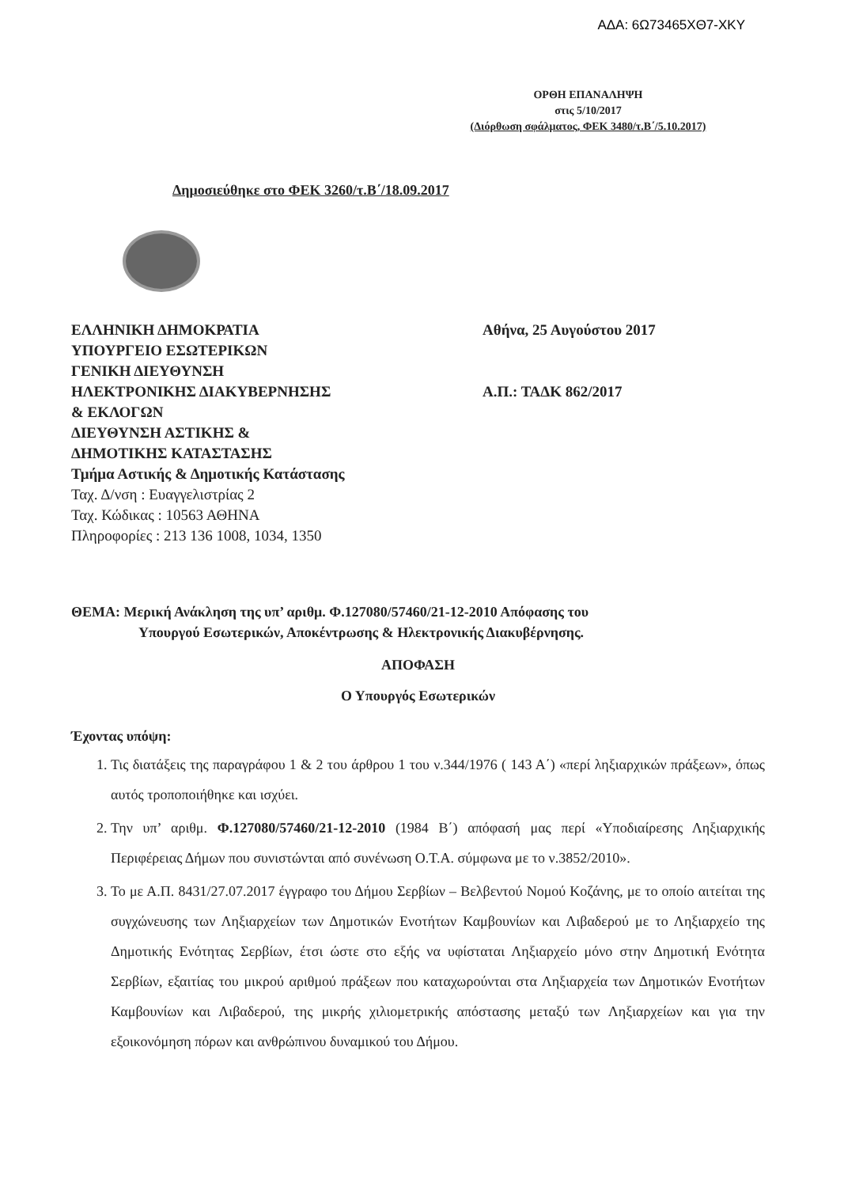ΑΔΑ: 6Ω73465ΧΘ7-ΧΚΥ
ΟΡΘΗ ΕΠΑΝΑΛΗΨΗ
στις 5/10/2017
(Διόρθωση σφάλματος, ΦΕΚ 3480/τ.Β΄/5.10.2017)
Δημοσιεύθηκε στο ΦΕΚ 3260/τ.Β΄/18.09.2017
ΕΛΛΗΝΙΚΗ ΔΗΜΟΚΡΑΤΙΑ
ΥΠΟΥΡΓΕΙΟ ΕΣΩΤΕΡΙΚΩΝ
ΓΕΝΙΚΗ ΔΙΕΥΘΥΝΣΗ
ΗΛΕΚΤΡΟΝΙΚΗΣ ΔΙΑΚΥΒΕΡΝΗΣΗΣ
& ΕΚΛΟΓΩΝ
ΔΙΕΥΘΥΝΣΗ ΑΣΤΙΚΗΣ &
ΔΗΜΟΤΙΚΗΣ ΚΑΤΑΣΤΑΣΗΣ
Τμήμα Αστικής & Δημοτικής Κατάστασης
Ταχ. Δ/νση : Ευαγγελιστρίας 2
Ταχ. Κώδικας : 10563 ΑΘΗΝΑ
Πληροφορίες : 213 136 1008, 1034, 1350
Αθήνα, 25 Αυγούστου 2017
Α.Π.: ΤΑΔΚ 862/2017
ΘΕΜΑ: Μερική Ανάκληση της υπ’ αριθμ. Φ.127080/57460/21-12-2010 Απόφασης του
Υπουργού Εσωτερικών, Αποκέντρωσης & Ηλεκτρονικής Διακυβέρνησης.
ΑΠΟΦΑΣΗ
Ο Υπουργός Εσωτερικών
Έχοντας υπόψη:
1. Τις διατάξεις της παραγράφου 1 & 2 του άρθρου 1 του ν.344/1976 ( 143 Α΄) «περί ληξιαρχικών πράξεων», όπως αυτός τροποποιήθηκε και ισχύει.
2. Την υπ’ αριθμ. Φ.127080/57460/21-12-2010 (1984 Β΄) απόφασή μας περί «Υποδιαίρεσης Ληξιαρχικής Περιφέρειας Δήμων που συνιστώνται από συνένωση Ο.Τ.Α. σύμφωνα με το ν.3852/2010».
3. Το με Α.Π. 8431/27.07.2017 έγγραφο του Δήμου Σερβίων – Βελβεντού Νομού Κοζάνης, με το οποίο αιτείται της συγχώνευσης των Ληξιαρχείων των Δημοτικών Ενοτήτων Καμβουνίων και Λιβαδερού με το Ληξιαρχείο της Δημοτικής Ενότητας Σερβίων, έτσι ώστε στο εξής να υφίσταται Ληξιαρχείο μόνο στην Δημοτική Ενότητα Σερβίων, εξαιτίας του μικρού αριθμού πράξεων που καταχωρούνται στα Ληξιαρχεία των Δημοτικών Ενοτήτων Καμβουνίων και Λιβαδερού, της μικρής χιλιομετρικής απόστασης μεταξύ των Ληξιαρχείων και για την εξοικονόμηση πόρων και ανθρώπινου δυναμικού του Δήμου.